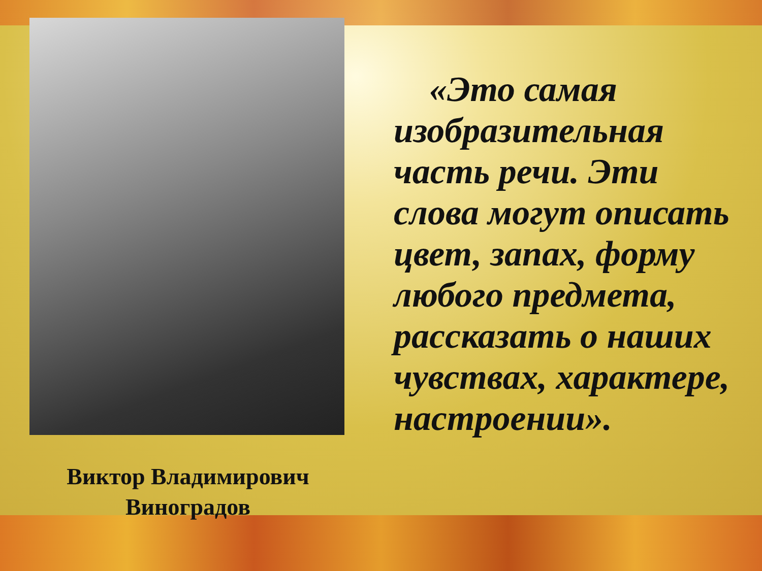Виктор Владимирович
Виноградов
«Это самая изобразительная часть речи. Эти слова могут описать цвет, запах, форму любого предмета, рассказать о наших чувствах, характере, настроении».